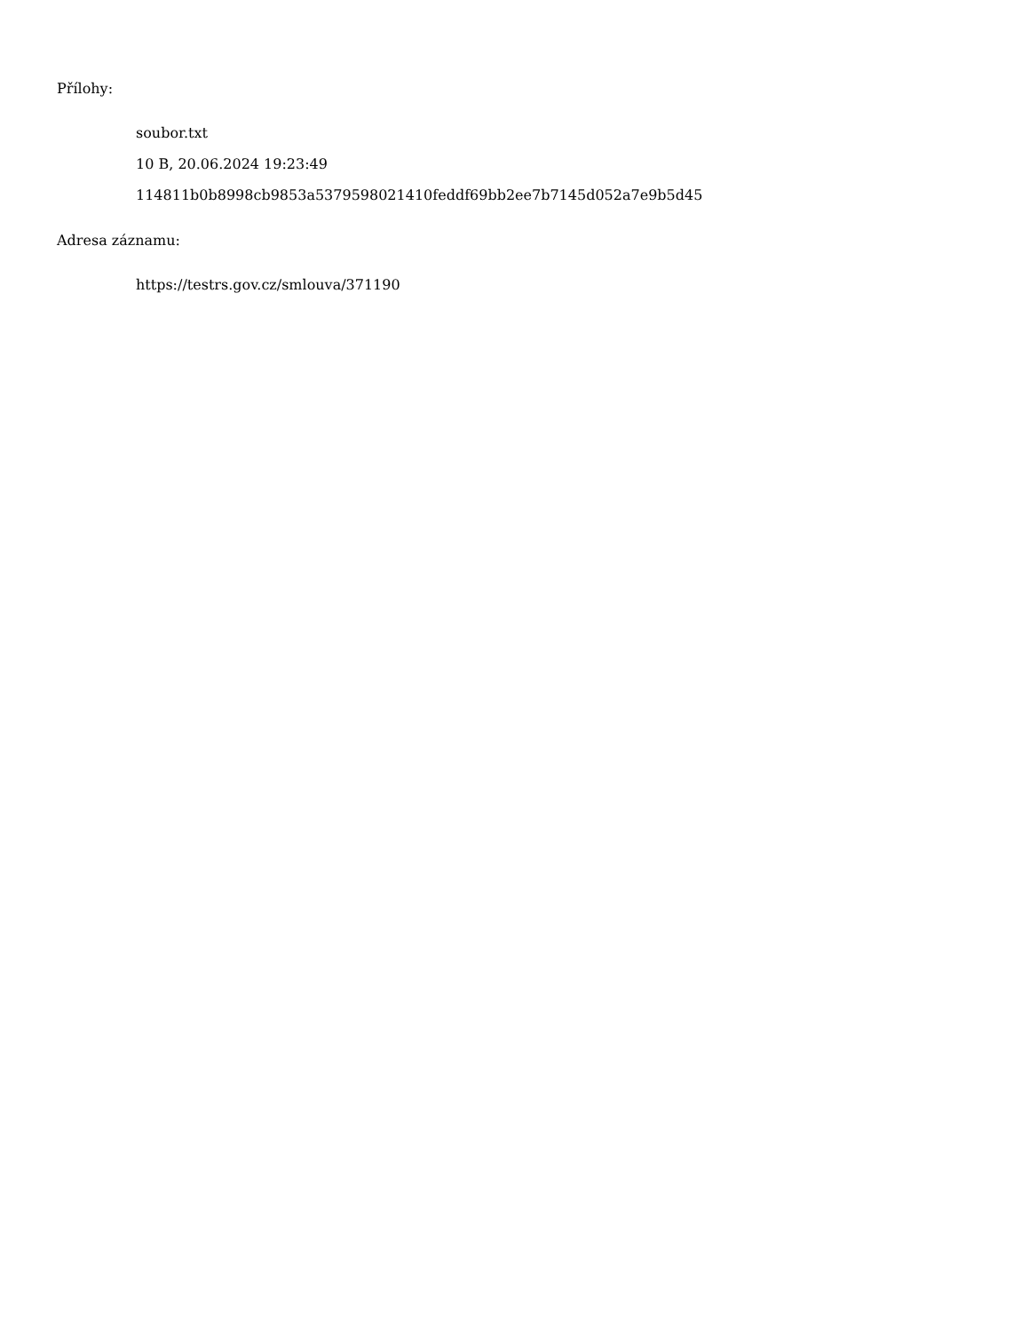Přílohy:
soubor.txt
10 B, 20.06.2024 19:23:49
114811b0b8998cb9853a5379598021410feddf69bb2ee7b7145d052a7e9b5d45
Adresa záznamu:
https://testrs.gov.cz/smlouva/371190